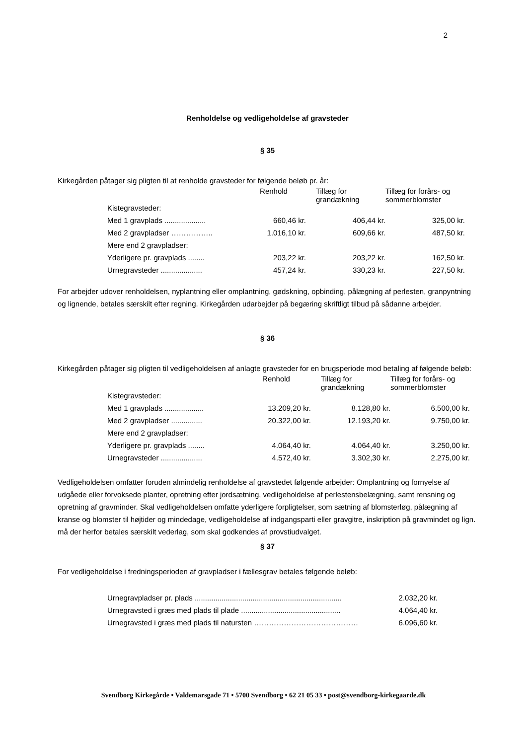2
Renholdelse og vedligeholdelse af gravsteder
§ 35
Kirkegården påtager sig pligten til at renholde gravsteder for følgende beløb pr. år:
| | Renhold | Tillæg for grandækning | Tillæg for forårs- og sommerblomster |
| --- | --- | --- | --- |
| Kistegravsteder: | | | |
| Med 1 gravplads .................... | 660,46 kr. | 406,44 kr. | 325,00 kr. |
| Med 2 gravpladser …………….. | 1.016,10 kr. | 609,66 kr. | 487,50 kr. |
| Mere end 2 gravpladser: | | | |
| Yderligere pr. gravplads ........ | 203,22 kr. | 203,22 kr. | 162,50 kr. |
| Urnegravsteder .................... | 457,24 kr. | 330,23 kr. | 227,50 kr. |
For arbejder udover renholdelsen, nyplantning eller omplantning, gødskning, opbinding, pålægning af perlesten, granpyntning og lignende, betales særskilt efter regning. Kirkegården udarbejder på begæring skriftligt tilbud på sådanne arbejder.
§ 36
Kirkegården påtager sig pligten til vedligeholdelsen af anlagte gravsteder for en brugsperiode mod betaling af følgende beløb:
| | Renhold | Tillæg for grandækning | Tillæg for forårs- og sommerblomster |
| --- | --- | --- | --- |
| Kistegravsteder: | | | |
| Med 1 gravplads ................... | 13.209,20 kr. | 8.128,80 kr. | 6.500,00 kr. |
| Med 2 gravpladser ............... | 20.322,00 kr. | 12.193,20 kr. | 9.750,00 kr. |
| Mere end 2 gravpladser: | | | |
| Yderligere pr. gravplads ........ | 4.064,40 kr. | 4.064,40 kr. | 3.250,00 kr. |
| Urnegravsteder .................... | 4.572,40 kr. | 3.302,30 kr. | 2.275,00 kr. |
Vedligeholdelsen omfatter foruden almindelig renholdelse af gravstedet følgende arbejder: Omplantning og fornyelse af udgåede eller forvoksede planter, opretning efter jordsætning, vedligeholdelse af perlestensbelægning, samt rensning og opretning af gravminder. Skal vedligeholdelsen omfatte yderligere forpligtelser, som sætning af blomsterløg, pålægning af kranse og blomster til højtider og mindedage, vedligeholdelse af indgangsparti eller gravgitre, inskription på gravmindet og lign. må der herfor betales særskilt vederlag, som skal godkendes af provstiudvalget.
§ 37
For vedligeholdelse i fredningsperioden af gravpladser i fællesgrav betales følgende beløb:
| Urnegravpladser pr. plads ....................................................................... | 2.032,20 kr. |
| Urnegravsted i græs med plads til plade ................................................ | 4.064,40 kr. |
| Urnegravsted i græs med plads til natursten …………………………………… | 6.096,60 kr. |
Svendborg Kirkegårde • Valdemarsgade 71 • 5700 Svendborg • 62 21 05 33 • post@svendborg-kirkegaarde.dk